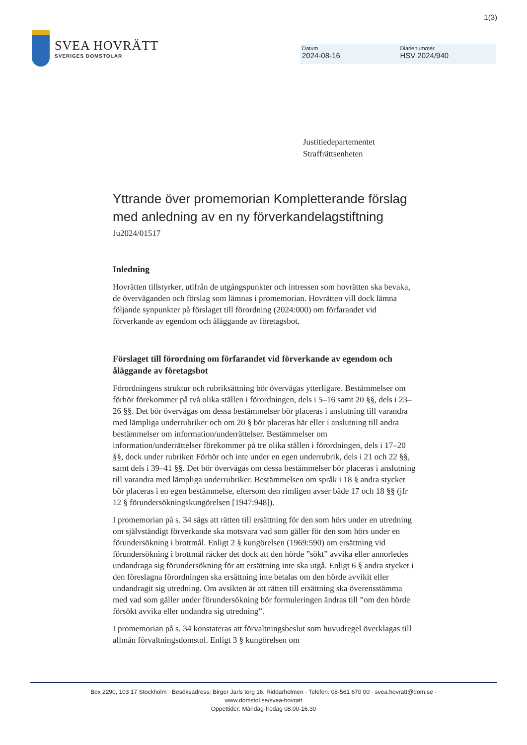1(3)
SVEA HOVRÄTT
SVERIGES DOMSTOLAR
Datum
2024-08-16
Diarienummer
HSV 2024/940
Justitiedepartementet
Straffrättsenheten
Yttrande över promemorian Kompletterande förslag med anledning av en ny förverkandelagstiftning
Ju2024/01517
Inledning
Hovrätten tillstyrker, utifrån de utgångspunkter och intressen som hovrätten ska bevaka, de överväganden och förslag som lämnas i promemorian. Hovrätten vill dock lämna följande synpunkter på förslaget till förordning (2024:000) om förfarandet vid förverkande av egendom och åläggande av företagsbot.
Förslaget till förordning om förfarandet vid förverkande av egendom och åläggande av företagsbot
Förordningens struktur och rubriksättning bör övervägas ytterligare. Bestämmelser om förhör förekommer på två olika ställen i förordningen, dels i 5–16 samt 20 §§, dels i 23–26 §§. Det bör övervägas om dessa bestämmelser bör placeras i anslutning till varandra med lämpliga underrubriker och om 20 § bör placeras här eller i anslutning till andra bestämmelser om information/underrättelser. Bestämmelser om information/underrättelser förekommer på tre olika ställen i förordningen, dels i 17–20 §§, dock under rubriken Förhör och inte under en egen underrubrik, dels i 21 och 22 §§, samt dels i 39–41 §§. Det bör övervägas om dessa bestämmelser bör placeras i anslutning till varandra med lämpliga underrubriker. Bestämmelsen om språk i 18 § andra stycket bör placeras i en egen bestämmelse, eftersom den rimligen avser både 17 och 18 §§ (jfr 12 § förundersökningskungörelsen [1947:948]).
I promemorian på s. 34 sägs att rätten till ersättning för den som hörs under en utredning om självständigt förverkande ska motsvara vad som gäller för den som hörs under en förundersökning i brottmål. Enligt 2 § kungörelsen (1969:590) om ersättning vid förundersökning i brottmål räcker det dock att den hörde ”sökt” avvika eller annorledes undandraga sig förundersökning för att ersättning inte ska utgå. Enligt 6 § andra stycket i den föreslagna förordningen ska ersättning inte betalas om den hörde avvikit eller undandragit sig utredning. Om avsikten är att rätten till ersättning ska överensstämma med vad som gäller under förundersökning bör formuleringen ändras till ”om den hörde försökt avvika eller undandra sig utredning”.
I promemorian på s. 34 konstateras att förvaltningsbeslut som huvudregel överklagas till allmän förvaltningsdomstol. Enligt 3 § kungörelsen om
Box 2290, 103 17 Stockholm · Besöksadress: Birger Jarls torg 16, Riddarholmen · Telefon: 08-561 670 00 · svea.hovratt@dom.se ·
www.domstol.se/svea-hovratt
Öppettider: Måndag-fredag 08.00-16.30